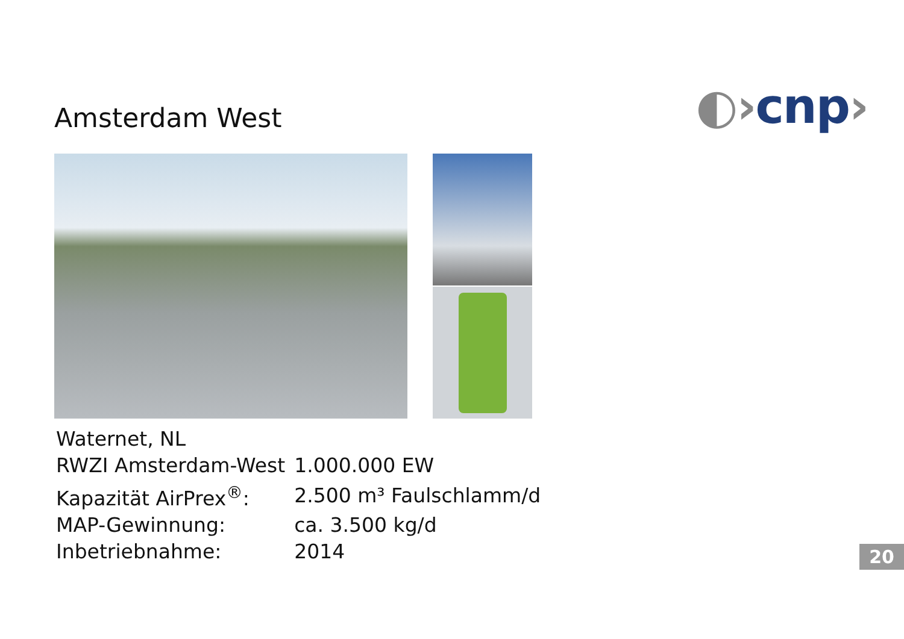Amsterdam West
◐›cnp›
| Waternet, NL | |
| RWZI Amsterdam-West | 1.000.000 EW |
| Kapazität AirPrex<sup>®</sup>: | 2.500 m³ Faulschlamm/d |
| MAP-Gewinnung: | ca. 3.500 kg/d |
| Inbetriebnahme: | 2014 |
20